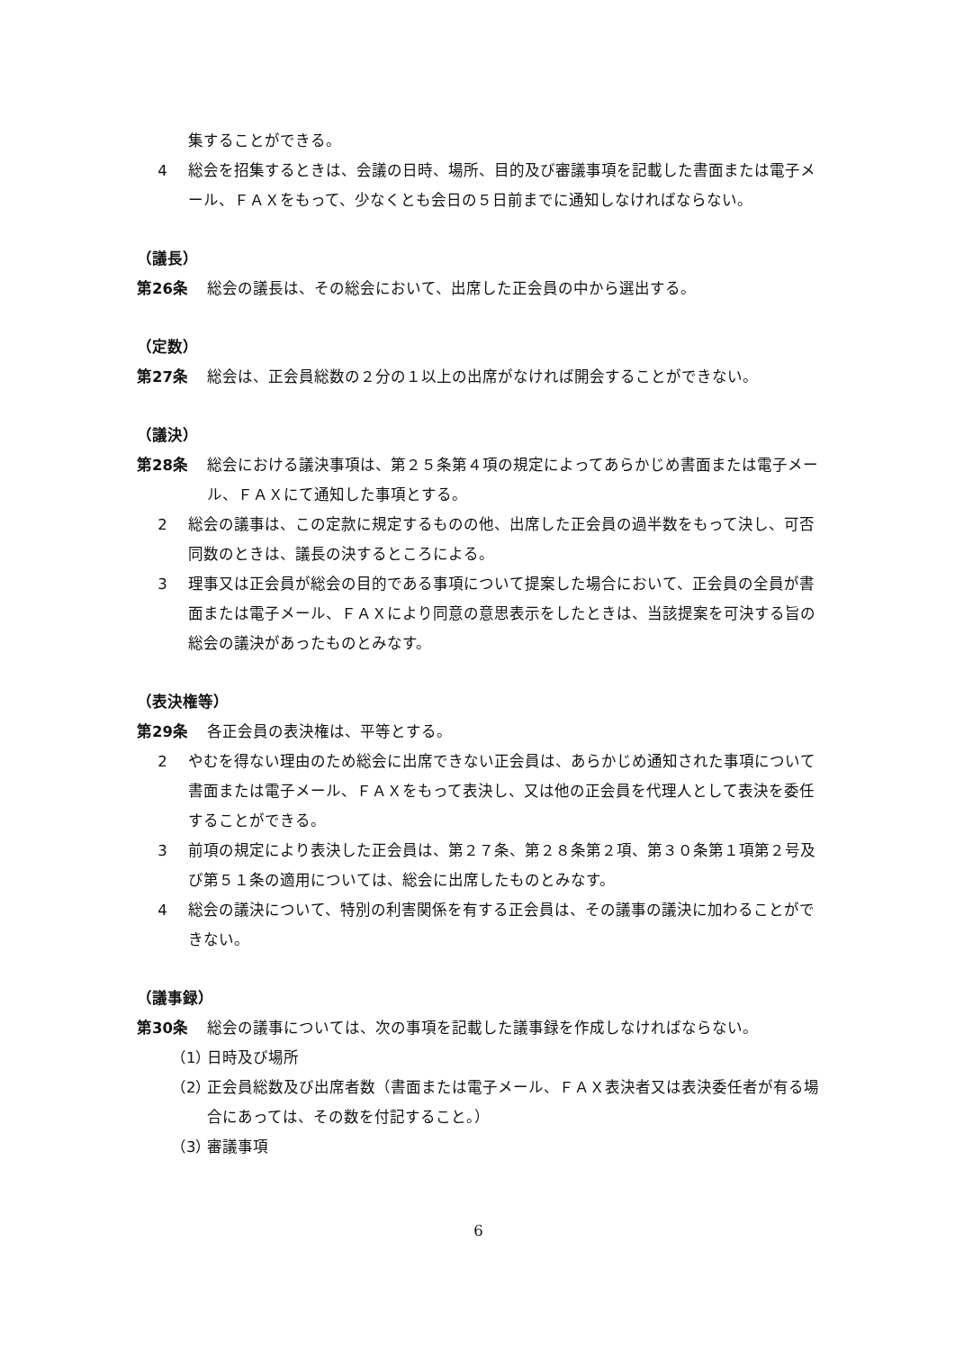集することができる。
4 総会を招集するときは、会議の日時、場所、目的及び審議事項を記載した書面または電子メール、ＦＡＸをもって、少なくとも会日の５日前までに通知しなければならない。
（議長）
第26条 総会の議長は、その総会において、出席した正会員の中から選出する。
（定数）
第27条 総会は、正会員総数の２分の１以上の出席がなければ開会することができない。
（議決）
第28条 総会における議決事項は、第２５条第４項の規定によってあらかじめ書面または電子メール、ＦＡＸにて通知した事項とする。
2 総会の議事は、この定款に規定するものの他、出席した正会員の過半数をもって決し、可否同数のときは、議長の決するところによる。
3 理事又は正会員が総会の目的である事項について提案した場合において、正会員の全員が書面または電子メール、ＦＡＸにより同意の意思表示をしたときは、当該提案を可決する旨の総会の議決があったものとみなす。
（表決権等）
第29条 各正会員の表決権は、平等とする。
2 やむを得ない理由のため総会に出席できない正会員は、あらかじめ通知された事項について書面または電子メール、ＦＡＸをもって表決し、又は他の正会員を代理人として表決を委任することができる。
3 前項の規定により表決した正会員は、第２７条、第２８条第２項、第３０条第１項第２号及び第５１条の適用については、総会に出席したものとみなす。
4 総会の議決について、特別の利害関係を有する正会員は、その議事の議決に加わることができない。
（議事録）
第30条 総会の議事については、次の事項を記載した議事録を作成しなければならない。
（1）
日時及び場所
（2）
正会員総数及び出席者数（書面または電子メール、ＦＡＸ表決者又は表決委任者が有る場合にあっては、その数を付記すること。）
（3）
審議事項
6